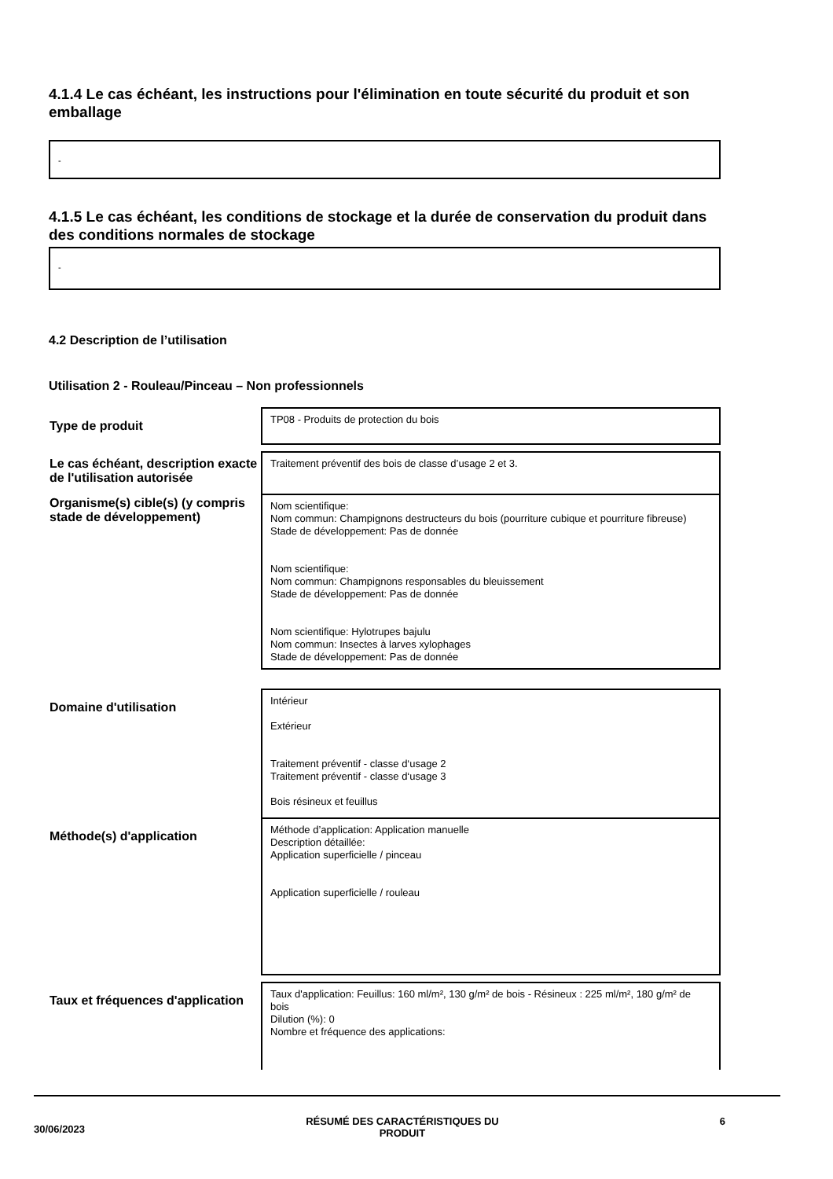4.1.4 Le cas échéant, les instructions pour l'élimination en toute sécurité du produit et son emballage
-
4.1.5 Le cas échéant, les conditions de stockage et la durée de conservation du produit dans des conditions normales de stockage
-
4.2 Description de l’utilisation
Utilisation 2 - Rouleau/Pinceau – Non professionnels
| Type de produit | TP08 - Produits de protection du bois |
| Le cas échéant, description exacte de l'utilisation autorisée | Traitement préventif des bois de classe d’usage 2 et 3. |
| Organisme(s) cible(s) (y compris stade de développement) | Nom scientifique: Nom commun: Champignons destructeurs du bois (pourriture cubique et pourriture fibreuse) Stade de développement: Pas de donnée Nom scientifique: Nom commun: Champignons responsables du bleuissement Stade de développement: Pas de donnée Nom scientifique: Hylotrupes bajulu Nom commun: Insectes à larves xylophages Stade de développement: Pas de donnée |
| Domaine d'utilisation | Intérieur Extérieur Traitement préventif - classe d‘usage 2 Traitement préventif - classe d‘usage 3 Bois résineux et feuillus |
| Méthode(s) d'application | Méthode d’application: Application manuelle Description détaillée: Application superficielle / pinceau Application superficielle / rouleau |
| Taux et fréquences d'application | Taux d'application: Feuillus: 160 ml/m², 130 g/m² de bois - Résineux : 225 ml/m², 180 g/m² de bois Dilution (%): 0 Nombre et fréquence des applications: |
30/06/2023 RÉSUMÉ DES CARACTÉRISTIQUES DU
PRODUIT 6